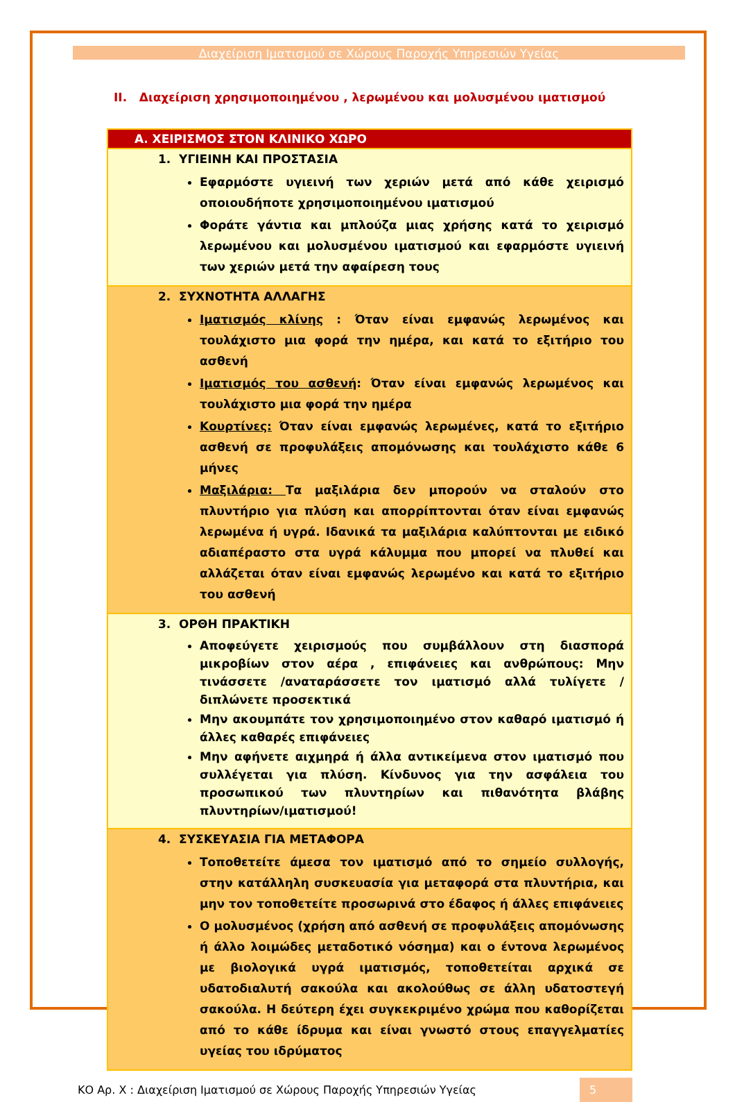Διαχείριση Ιματισμού σε Χώρους Παροχής Υπηρεσιών Υγείας
ΙΙ. Διαχείριση χρησιμοποιημένου , λερωμένου και μολυσμένου ιματισμού
| Α. ΧΕΙΡΙΣΜΟΣ ΣΤΟΝ ΚΛΙΝΙΚΟ ΧΩΡΟ |
| --- |
| 1. ΥΓΙΕΙΝΗ ΚΑΙ ΠΡΟΣΤΑΣΙΑ Εφαρμόστε υγιεινή των χεριών μετά από κάθε χειρισμό οποιουδήποτε χρησιμοποιημένου ιματισμού Φοράτε γάντια και μπλούζα μιας χρήσης κατά το χειρισμό λερωμένου και μολυσμένου ιματισμού και εφαρμόστε υγιεινή των χεριών μετά την αφαίρεση τους |
| 2. ΣΥΧΝΟΤΗΤΑ ΑΛΛΑΓΗΣ Ιματισμός κλίνης : Όταν είναι εμφανώς λερωμένος και τουλάχιστο μια φορά την ημέρα, και κατά το εξιτήριο του ασθενή Ιματισμός του ασθενή : Όταν είναι εμφανώς λερωμένος και τουλάχιστο μια φορά την ημέρα Κουρτίνες: Όταν είναι εμφανώς λερωμένες, κατά το εξιτήριο ασθενή σε προφυλάξεις απομόνωσης και τουλάχιστο κάθε 6 μήνες Μαξιλάρια: Τα μαξιλάρια δεν μπορούν να σταλούν στο πλυντήριο για πλύση και απορρίπτονται όταν είναι εμφανώς λερωμένα ή υγρά. Ιδανικά τα μαξιλάρια καλύπτονται με ειδικό αδιαπέραστο στα υγρά κάλυμμα που μπορεί να πλυθεί και αλλάζεται όταν είναι εμφανώς λερωμένο και κατά το εξιτήριο του ασθενή |
| 3. ΟΡΘΗ ΠΡΑΚΤΙΚΗ Αποφεύγετε χειρισμούς που συμβάλλουν στη διασπορά μικροβίων στον αέρα , επιφάνειες και ανθρώπους: Μην τινάσσετε /αναταράσσετε τον ιματισμό αλλά τυλίγετε /διπλώνετε προσεκτικά Μην ακουμπάτε τον χρησιμοποιημένο στον καθαρό ιματισμό ή άλλες καθαρές επιφάνειες Μην αφήνετε αιχμηρά ή άλλα αντικείμενα στον ιματισμό που συλλέγεται για πλύση. Κίνδυνος για την ασφάλεια του προσωπικού των πλυντηρίων και πιθανότητα βλάβης πλυντηρίων/ιματισμού! |
| 4. ΣΥΣΚΕΥΑΣΙΑ ΓΙΑ ΜΕΤΑΦΟΡΑ Τοποθετείτε άμεσα τον ιματισμό από το σημείο συλλογής, στην κατάλληλη συσκευασία για μεταφορά στα πλυντήρια, και μην τον τοποθετείτε προσωρινά στο έδαφος ή άλλες επιφάνειες Ο μολυσμένος (χρήση από ασθενή σε προφυλάξεις απομόνωσης ή άλλο λοιμώδες μεταδοτικό νόσημα) και ο έντονα λερωμένος με βιολογικά υγρά ιματισμός, τοποθετείται αρχικά σε υδατοδιαλυτή σακούλα και ακολούθως σε άλλη υδατοστεγή σακούλα. Η δεύτερη έχει συγκεκριμένο χρώμα που καθορίζεται από το κάθε ίδρυμα και είναι γνωστό στους επαγγελματίες υγείας του ιδρύματος |
ΚΟ Αρ. Χ : Διαχείριση Ιματισμού σε Χώρους Παροχής Υπηρεσιών Υγείας 5